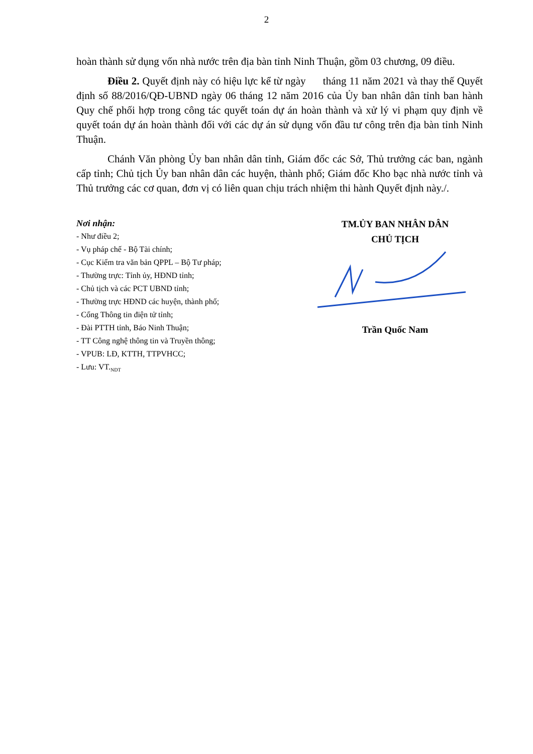2
hoàn thành sử dụng vốn nhà nước trên địa bàn tỉnh Ninh Thuận, gồm 03 chương, 09 điều.
Điều 2. Quyết định này có hiệu lực kể từ ngày tháng 11 năm 2021 và thay thế Quyết định số 88/2016/QĐ-UBND ngày 06 tháng 12 năm 2016 của Ủy ban nhân dân tỉnh ban hành Quy chế phối hợp trong công tác quyết toán dự án hoàn thành và xử lý vi phạm quy định về quyết toán dự án hoàn thành đối với các dự án sử dụng vốn đầu tư công trên địa bàn tỉnh Ninh Thuận.
Chánh Văn phòng Ủy ban nhân dân tỉnh, Giám đốc các Sở, Thủ trưởng các ban, ngành cấp tỉnh; Chủ tịch Ủy ban nhân dân các huyện, thành phố; Giám đốc Kho bạc nhà nước tỉnh và Thủ trưởng các cơ quan, đơn vị có liên quan chịu trách nhiệm thi hành Quyết định này./.
Nơi nhận:
- Như điều 2;
- Vụ pháp chế - Bộ Tài chính;
- Cục Kiểm tra văn bản QPPL – Bộ Tư pháp;
- Thường trực: Tỉnh ủy, HĐND tỉnh;
- Chủ tịch và các PCT UBND tỉnh;
- Thường trực HĐND các huyện, thành phố;
- Cổng Thông tin điện tử tỉnh;
- Đài PTTH tỉnh, Báo Ninh Thuận;
- TT Công nghệ thông tin và Truyền thông;
- VPUB: LĐ, KTTH, TTPVHCC;
- Lưu: VT.<sub>NDT</sub>
TM.ỦY BAN NHÂN DÂN
CHỦ TỊCH
Trần Quốc Nam